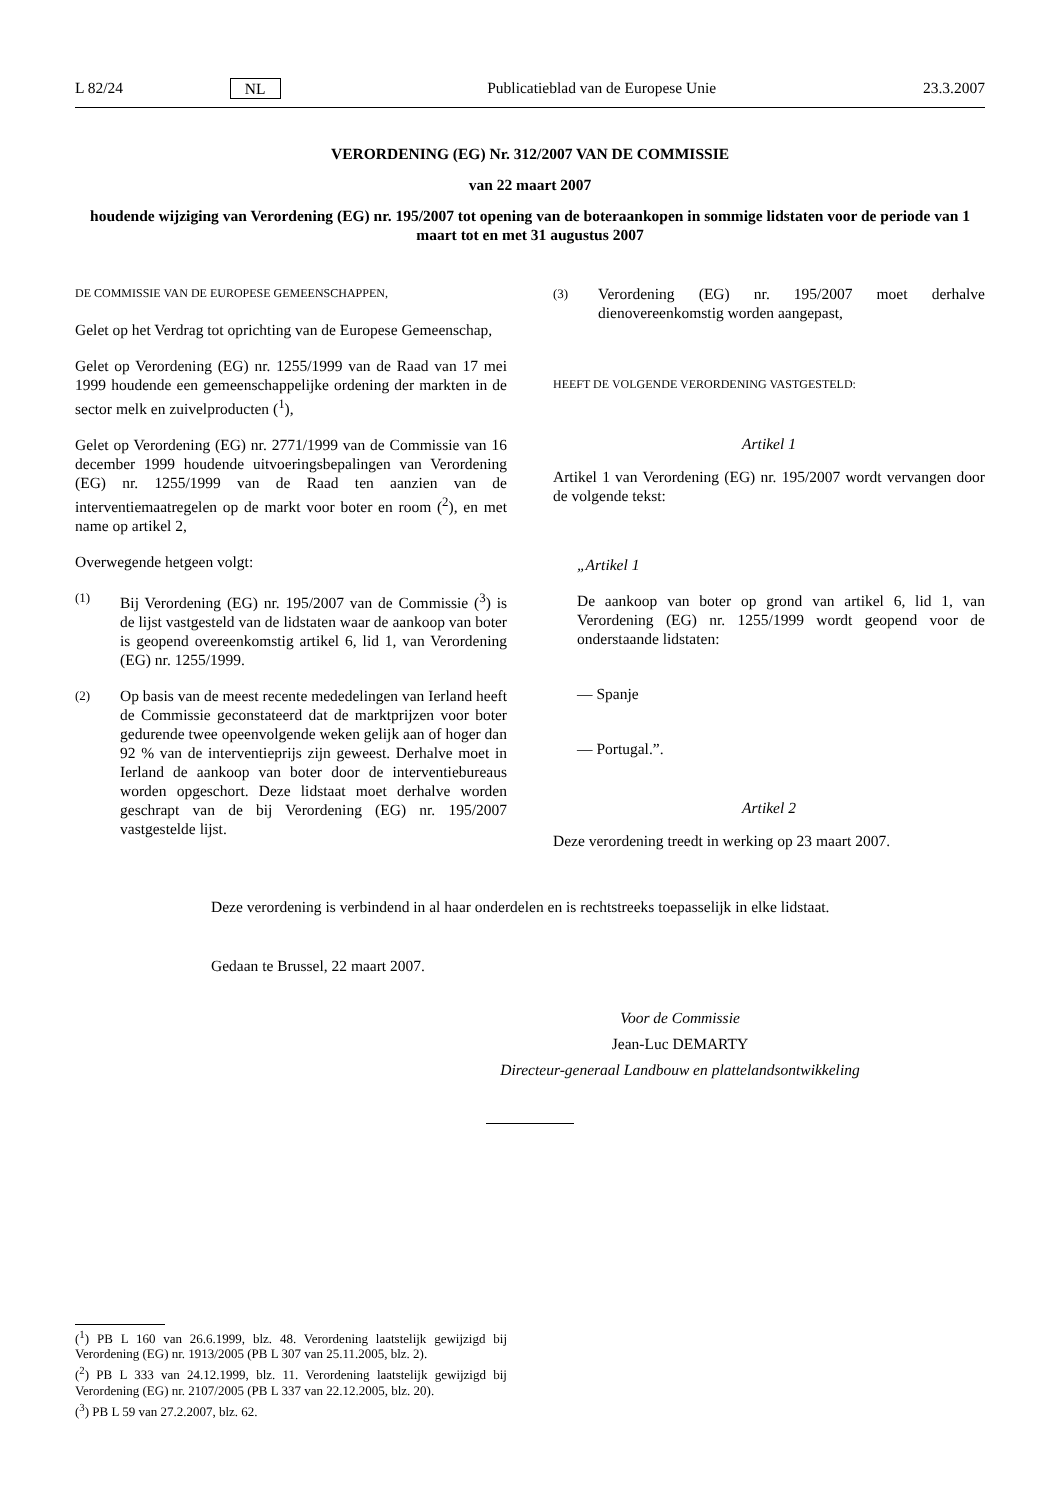L 82/24 NL Publicatieblad van de Europese Unie 23.3.2007
VERORDENING (EG) Nr. 312/2007 VAN DE COMMISSIE
van 22 maart 2007
houdende wijziging van Verordening (EG) nr. 195/2007 tot opening van de boteraankopen in sommige lidstaten voor de periode van 1 maart tot en met 31 augustus 2007
DE COMMISSIE VAN DE EUROPESE GEMEENSCHAPPEN,
Gelet op het Verdrag tot oprichting van de Europese Gemeenschap,
Gelet op Verordening (EG) nr. 1255/1999 van de Raad van 17 mei 1999 houdende een gemeenschappelijke ordening der markten in de sector melk en zuivelproducten (<sup>1</sup>),
Gelet op Verordening (EG) nr. 2771/1999 van de Commissie van 16 december 1999 houdende uitvoeringsbepalingen van Verordening (EG) nr. 1255/1999 van de Raad ten aanzien van de interventiemaatregelen op de markt voor boter en room (<sup>2</sup>), en met name op artikel 2,
Overwegende hetgeen volgt:
(1)
Bij Verordening (EG) nr. 195/2007 van de Commissie (<sup>3</sup>) is de lijst vastgesteld van de lidstaten waar de aankoop van boter is geopend overeenkomstig artikel 6, lid 1, van Verordening (EG) nr. 1255/1999.
(2)
Op basis van de meest recente mededelingen van Ierland heeft de Commissie geconstateerd dat de marktprijzen voor boter gedurende twee opeenvolgende weken gelijk aan of hoger dan 92 % van de interventieprijs zijn geweest. Derhalve moet in Ierland de aankoop van boter door de interventiebureaus worden opgeschort. Deze lidstaat moet derhalve worden geschrapt van de bij Verordening (EG) nr. 195/2007 vastgestelde lijst.
(3)
Verordening (EG) nr. 195/2007 moet derhalve dienovereenkomstig worden aangepast,
HEEFT DE VOLGENDE VERORDENING VASTGESTELD:
Artikel 1
Artikel 1 van Verordening (EG) nr. 195/2007 wordt vervangen door de volgende tekst:
„Artikel 1
De aankoop van boter op grond van artikel 6, lid 1, van Verordening (EG) nr. 1255/1999 wordt geopend voor de onderstaande lidstaten:
— Spanje
— Portugal.”.
Artikel 2
Deze verordening treedt in werking op 23 maart 2007.
Deze verordening is verbindend in al haar onderdelen en is rechtstreeks toepasselijk in elke lidstaat.
Gedaan te Brussel, 22 maart 2007.
Voor de Commissie
Jean-Luc DEMARTY
Directeur-generaal Landbouw en plattelandsontwikkeling
(<sup>1</sup>) PB L 160 van 26.6.1999, blz. 48. Verordening laatstelijk gewijzigd bij Verordening (EG) nr. 1913/2005 (PB L 307 van 25.11.2005, blz. 2).
(<sup>2</sup>) PB L 333 van 24.12.1999, blz. 11. Verordening laatstelijk gewijzigd bij Verordening (EG) nr. 2107/2005 (PB L 337 van 22.12.2005, blz. 20).
(<sup>3</sup>) PB L 59 van 27.2.2007, blz. 62.